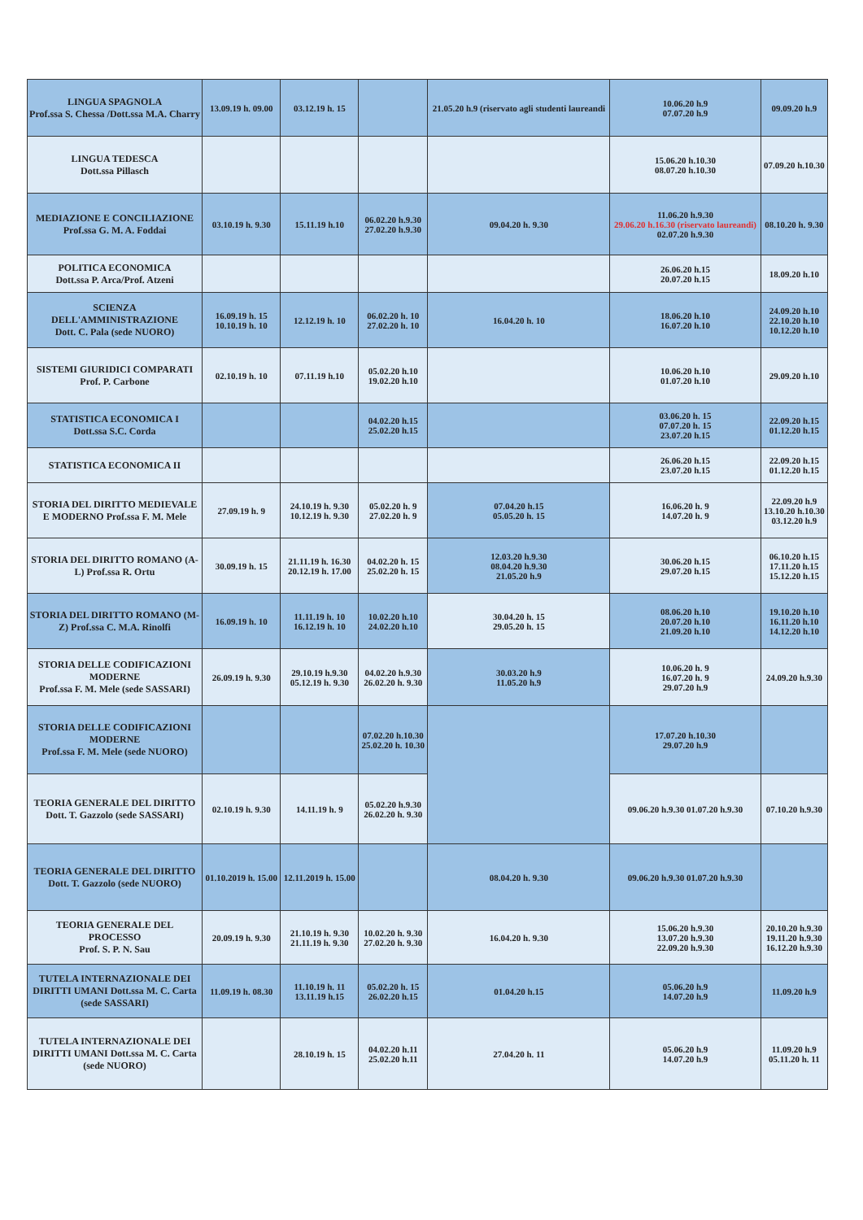| LINGUA SPAGNOLA Prof.ssa S. Chessa /Dott.ssa M.A. Charry | 13.09.19 h. 09.00 | 03.12.19 h. 15 | | 21.05.20 h.9 (riservato agli studenti laureandi | 10.06.20 h.9 07.07.20 h.9 | 09.09.20 h.9 |
| LINGUA TEDESCA Dott.ssa Pillasch | | | | | 15.06.20 h.10.30 08.07.20 h.10.30 | 07.09.20 h.10.30 |
| MEDIAZIONE E CONCILIAZIONE Prof.ssa G. M. A. Foddai | 03.10.19 h. 9.30 | 15.11.19 h.10 | 06.02.20 h.9.30 27.02.20 h.9.30 | 09.04.20 h. 9.30 | 11.06.20 h.9.30 29.06.20 h.16.30 (riservato laureandi) 02.07.20 h.9.30 | 08.10.20 h. 9.30 |
| POLITICA ECONOMICA Dott.ssa P. Arca/Prof. Atzeni | | | | | 26.06.20 h.15 20.07.20 h.15 | 18.09.20 h.10 |
| SCIENZA DELL'AMMINISTRAZIONE Dott. C. Pala (sede NUORO) | 16.09.19 h. 15 10.10.19 h. 10 | 12.12.19 h. 10 | 06.02.20 h. 10 27.02.20 h. 10 | 16.04.20 h. 10 | 18.06.20 h.10 16.07.20 h.10 | 24.09.20 h.10 22.10.20 h.10 10.12.20 h.10 |
| SISTEMI GIURIDICI COMPARATI Prof. P. Carbone | 02.10.19 h. 10 | 07.11.19 h.10 | 05.02.20 h.10 19.02.20 h.10 | | 10.06.20 h.10 01.07.20 h.10 | 29.09.20 h.10 |
| STATISTICA ECONOMICA I Dott.ssa S.C. Corda | | | 04.02.20 h.15 25.02.20 h.15 | | 03.06.20 h. 15 07.07.20 h. 15 23.07.20 h.15 | 22.09.20 h.15 01.12.20 h.15 |
| STATISTICA ECONOMICA II | | | | | 26.06.20 h.15 23.07.20 h.15 | 22.09.20 h.15 01.12.20 h.15 |
| STORIA DEL DIRITTO MEDIEVALE E MODERNO Prof.ssa F. M. Mele | 27.09.19 h. 9 | 24.10.19 h. 9.30 10.12.19 h. 9.30 | 05.02.20 h. 9 27.02.20 h. 9 | 07.04.20 h.15 05.05.20 h. 15 | 16.06.20 h. 9 14.07.20 h. 9 | 22.09.20 h.9 13.10.20 h.10.30 03.12.20 h.9 |
| STORIA DEL DIRITTO ROMANO (A-L) Prof.ssa R. Ortu | 30.09.19 h. 15 | 21.11.19 h. 16.30 20.12.19 h. 17.00 | 04.02.20 h. 15 25.02.20 h. 15 | 12.03.20 h.9.30 08.04.20 h.9.30 21.05.20 h.9 | 30.06.20 h.15 29.07.20 h.15 | 06.10.20 h.15 17.11.20 h.15 15.12.20 h.15 |
| STORIA DEL DIRITTO ROMANO (M-Z) Prof.ssa C. M.A. Rinolfi | 16.09.19 h. 10 | 11.11.19 h. 10 16.12.19 h. 10 | 10.02.20 h.10 24.02.20 h.10 | 30.04.20 h. 15 29.05.20 h. 15 | 08.06.20 h.10 20.07.20 h.10 21.09.20 h.10 | 19.10.20 h.10 16.11.20 h.10 14.12.20 h.10 |
| STORIA DELLE CODIFICAZIONI MODERNE Prof.ssa F. M. Mele (sede SASSARI) | 26.09.19 h. 9.30 | 29.10.19 h.9.30 05.12.19 h. 9.30 | 04.02.20 h.9.30 26.02.20 h. 9.30 | 30.03.20 h.9 11.05.20 h.9 | 10.06.20 h. 9 16.07.20 h. 9 29.07.20 h.9 | 24.09.20 h.9.30 |
| STORIA DELLE CODIFICAZIONI MODERNE Prof.ssa F. M. Mele (sede NUORO) | | | 07.02.20 h.10.30 25.02.20 h. 10.30 | | 17.07.20 h.10.30 29.07.20 h.9 | |
| TEORIA GENERALE DEL DIRITTO Dott. T. Gazzolo (sede SASSARI) | 02.10.19 h. 9.30 | 14.11.19 h. 9 | 05.02.20 h.9.30 26.02.20 h. 9.30 | | 09.06.20 h.9.30 01.07.20 h.9.30 | 07.10.20 h.9.30 |
| TEORIA GENERALE DEL DIRITTO Dott. T. Gazzolo (sede NUORO) | 01.10.2019 h. 15.00 | 12.11.2019 h. 15.00 | | 08.04.20 h. 9.30 | 09.06.20 h.9.30 01.07.20 h.9.30 | |
| TEORIA GENERALE DEL PROCESSO Prof. S. P. N. Sau | 20.09.19 h. 9.30 | 21.10.19 h. 9.30 21.11.19 h. 9.30 | 10.02.20 h. 9.30 27.02.20 h. 9.30 | 16.04.20 h. 9.30 | 15.06.20 h.9.30 13.07.20 h.9.30 22.09.20 h.9.30 | 20.10.20 h.9.30 19.11.20 h.9.30 16.12.20 h.9.30 |
| TUTELA INTERNAZIONALE DEI DIRITTI UMANI Dott.ssa M. C. Carta (sede SASSARI) | 11.09.19 h. 08.30 | 11.10.19 h. 11 13.11.19 h.15 | 05.02.20 h. 15 26.02.20 h.15 | 01.04.20 h.15 | 05.06.20 h.9 14.07.20 h.9 | 11.09.20 h.9 |
| TUTELA INTERNAZIONALE DEI DIRITTI UMANI Dott.ssa M. C. Carta (sede NUORO) | | 28.10.19 h. 15 | 04.02.20 h.11 25.02.20 h.11 | 27.04.20 h. 11 | 05.06.20 h.9 14.07.20 h.9 | 11.09.20 h.9 05.11.20 h. 11 |